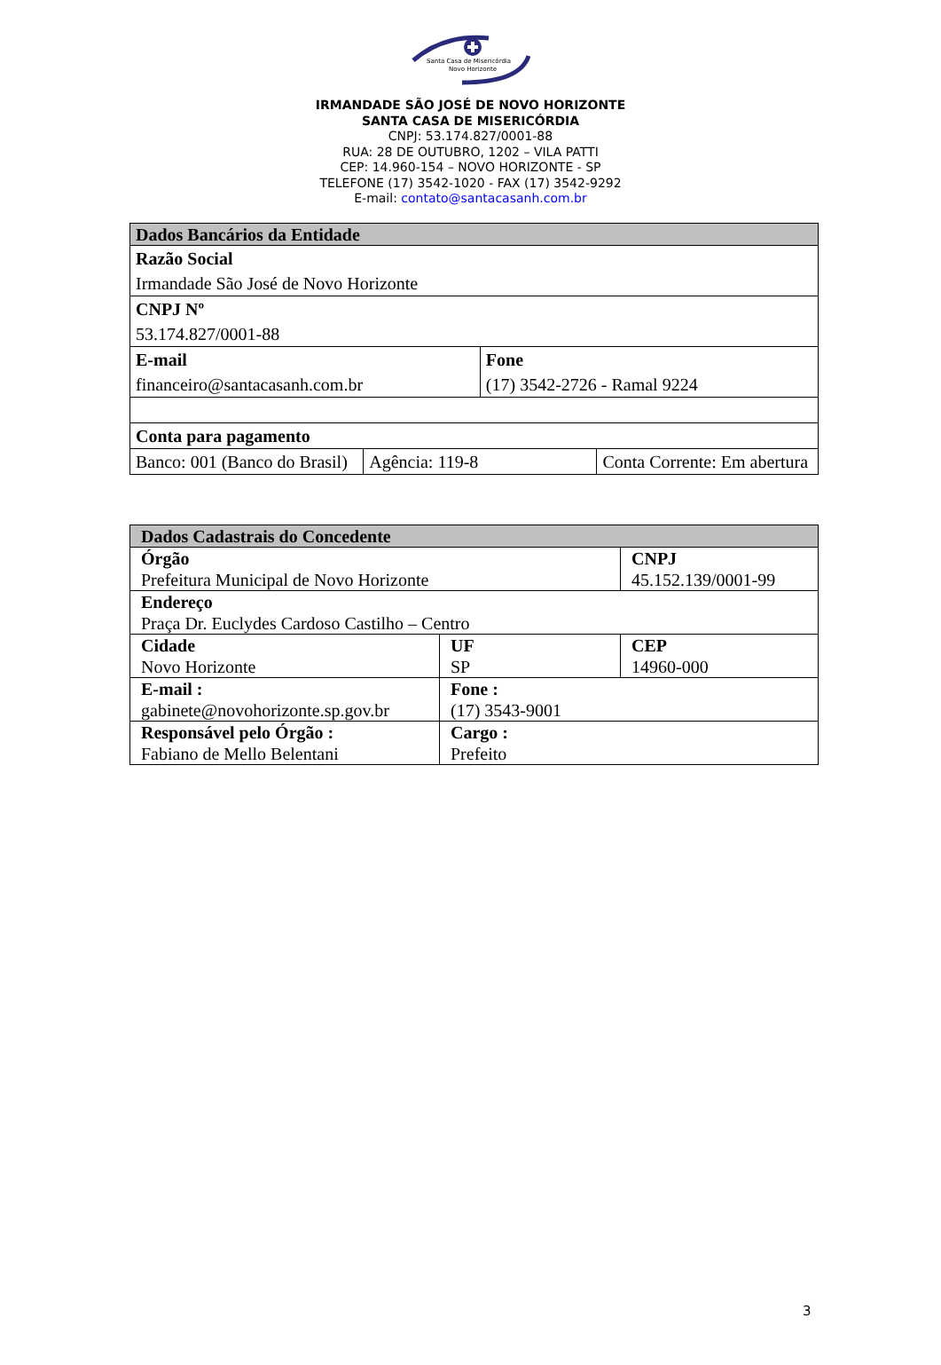Santa Casa de Misericórdia
Novo Horizonte
IRMANDADE SÃO JOSÉ DE NOVO HORIZONTE
SANTA CASA DE MISERICÓRDIA
CNPJ: 53.174.827/0001-88
RUA: 28 DE OUTUBRO, 1202 – VILA PATTI
CEP: 14.960-154 – NOVO HORIZONTE - SP
TELEFONE (17) 3542-1020 - FAX (17) 3542-9292
E-mail: contato@santacasanh.com.br
| Dados Bancários da Entidade | | | |
| --- | --- | --- | --- |
| Razão Social Irmandade São José de Novo Horizonte | | | |
| CNPJ Nº 53.174.827/0001-88 | | | |
| E-mail financeiro@santacasanh.com.br | | Fone (17) 3542-2726 - Ramal 9224 | |
| Conta para pagamento | | | |
| Banco: 001 (Banco do Brasil) | Agência: 119-8 | | Conta Corrente: Em abertura |
| Dados Cadastrais do Concedente | | |
| --- | --- | --- |
| Órgão Prefeitura Municipal de Novo Horizonte | | CNPJ 45.152.139/0001-99 |
| Endereço Praça Dr. Euclydes Cardoso Castilho – Centro | | |
| Cidade Novo Horizonte | UF SP | CEP 14960-000 |
| E-mail : gabinete@novohorizonte.sp.gov.br | Fone : (17) 3543-9001 | |
| Responsável pelo Órgão : Fabiano de Mello Belentani | Cargo : Prefeito | |
3